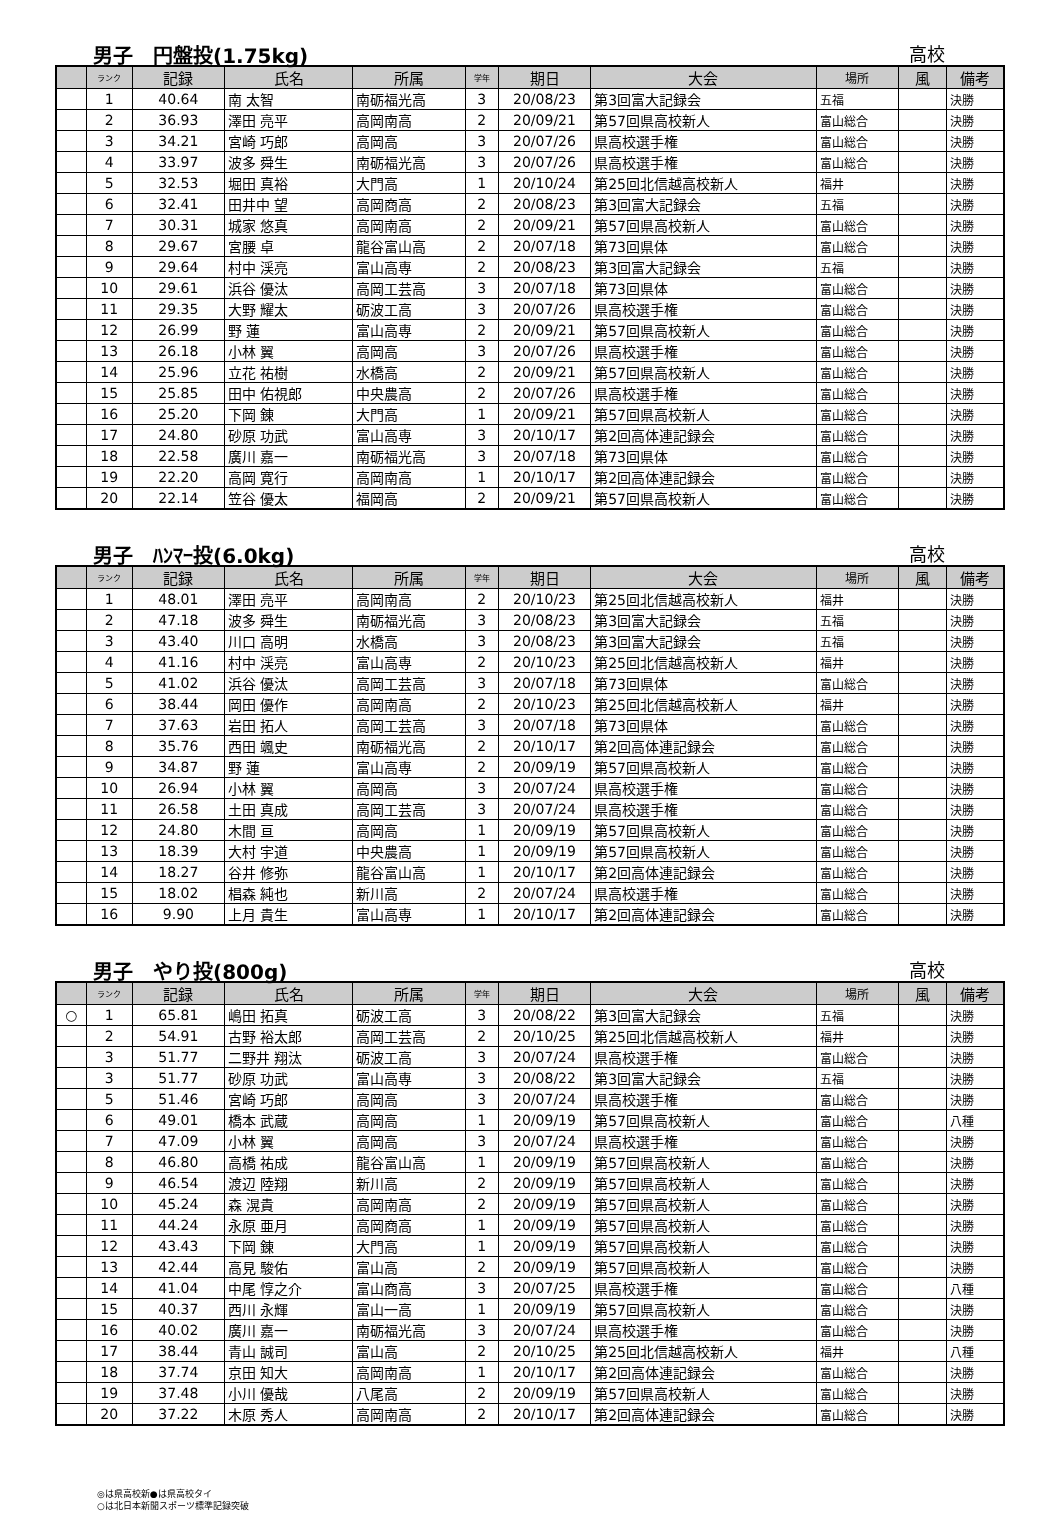男子　円盤投(1.75kg) 高校
| | ランク | 記録 | 氏名 | 所属 | 学年 | 期日 | 大会 | 場所 | 風 | 備考 |
| --- | --- | --- | --- | --- | --- | --- | --- | --- | --- | --- |
| | 1 | 40.64 | 南 太智 | 南砺福光高 | 3 | 20/08/23 | 第3回富大記録会 | 五福 | | 決勝 |
| | 2 | 36.93 | 澤田 亮平 | 高岡南高 | 2 | 20/09/21 | 第57回県高校新人 | 富山総合 | | 決勝 |
| | 3 | 34.21 | 宮崎 巧郎 | 高岡高 | 3 | 20/07/26 | 県高校選手権 | 富山総合 | | 決勝 |
| | 4 | 33.97 | 波多 舜生 | 南砺福光高 | 3 | 20/07/26 | 県高校選手権 | 富山総合 | | 決勝 |
| | 5 | 32.53 | 堀田 真裕 | 大門高 | 1 | 20/10/24 | 第25回北信越高校新人 | 福井 | | 決勝 |
| | 6 | 32.41 | 田井中 望 | 高岡商高 | 2 | 20/08/23 | 第3回富大記録会 | 五福 | | 決勝 |
| | 7 | 30.31 | 城家 悠真 | 高岡南高 | 2 | 20/09/21 | 第57回県高校新人 | 富山総合 | | 決勝 |
| | 8 | 29.67 | 宮腰 卓 | 龍谷富山高 | 2 | 20/07/18 | 第73回県体 | 富山総合 | | 決勝 |
| | 9 | 29.64 | 村中 渓亮 | 富山高専 | 2 | 20/08/23 | 第3回富大記録会 | 五福 | | 決勝 |
| | 10 | 29.61 | 浜谷 優汰 | 高岡工芸高 | 3 | 20/07/18 | 第73回県体 | 富山総合 | | 決勝 |
| | 11 | 29.35 | 大野 耀太 | 砺波工高 | 3 | 20/07/26 | 県高校選手権 | 富山総合 | | 決勝 |
| | 12 | 26.99 | 野 蓮 | 富山高専 | 2 | 20/09/21 | 第57回県高校新人 | 富山総合 | | 決勝 |
| | 13 | 26.18 | 小林 翼 | 高岡高 | 3 | 20/07/26 | 県高校選手権 | 富山総合 | | 決勝 |
| | 14 | 25.96 | 立花 祐樹 | 水橋高 | 2 | 20/09/21 | 第57回県高校新人 | 富山総合 | | 決勝 |
| | 15 | 25.85 | 田中 佑視郎 | 中央農高 | 2 | 20/07/26 | 県高校選手権 | 富山総合 | | 決勝 |
| | 16 | 25.20 | 下岡 錬 | 大門高 | 1 | 20/09/21 | 第57回県高校新人 | 富山総合 | | 決勝 |
| | 17 | 24.80 | 砂原 功武 | 富山高専 | 3 | 20/10/17 | 第2回高体連記録会 | 富山総合 | | 決勝 |
| | 18 | 22.58 | 廣川 嘉一 | 南砺福光高 | 3 | 20/07/18 | 第73回県体 | 富山総合 | | 決勝 |
| | 19 | 22.20 | 高岡 寛行 | 高岡南高 | 1 | 20/10/17 | 第2回高体連記録会 | 富山総合 | | 決勝 |
| | 20 | 22.14 | 笠谷 優太 | 福岡高 | 2 | 20/09/21 | 第57回県高校新人 | 富山総合 | | 決勝 |
男子　ﾊﾝﾏｰ投(6.0kg) 高校
| | ランク | 記録 | 氏名 | 所属 | 学年 | 期日 | 大会 | 場所 | 風 | 備考 |
| --- | --- | --- | --- | --- | --- | --- | --- | --- | --- | --- |
| | 1 | 48.01 | 澤田 亮平 | 高岡南高 | 2 | 20/10/23 | 第25回北信越高校新人 | 福井 | | 決勝 |
| | 2 | 47.18 | 波多 舜生 | 南砺福光高 | 3 | 20/08/23 | 第3回富大記録会 | 五福 | | 決勝 |
| | 3 | 43.40 | 川口 高明 | 水橋高 | 3 | 20/08/23 | 第3回富大記録会 | 五福 | | 決勝 |
| | 4 | 41.16 | 村中 渓亮 | 富山高専 | 2 | 20/10/23 | 第25回北信越高校新人 | 福井 | | 決勝 |
| | 5 | 41.02 | 浜谷 優汰 | 高岡工芸高 | 3 | 20/07/18 | 第73回県体 | 富山総合 | | 決勝 |
| | 6 | 38.44 | 岡田 優作 | 高岡南高 | 2 | 20/10/23 | 第25回北信越高校新人 | 福井 | | 決勝 |
| | 7 | 37.63 | 岩田 拓人 | 高岡工芸高 | 3 | 20/07/18 | 第73回県体 | 富山総合 | | 決勝 |
| | 8 | 35.76 | 西田 颯史 | 南砺福光高 | 2 | 20/10/17 | 第2回高体連記録会 | 富山総合 | | 決勝 |
| | 9 | 34.87 | 野 蓮 | 富山高専 | 2 | 20/09/19 | 第57回県高校新人 | 富山総合 | | 決勝 |
| | 10 | 26.94 | 小林 翼 | 高岡高 | 3 | 20/07/24 | 県高校選手権 | 富山総合 | | 決勝 |
| | 11 | 26.58 | 土田 真成 | 高岡工芸高 | 3 | 20/07/24 | 県高校選手権 | 富山総合 | | 決勝 |
| | 12 | 24.80 | 木間 亘 | 高岡高 | 1 | 20/09/19 | 第57回県高校新人 | 富山総合 | | 決勝 |
| | 13 | 18.39 | 大村 宇道 | 中央農高 | 1 | 20/09/19 | 第57回県高校新人 | 富山総合 | | 決勝 |
| | 14 | 18.27 | 谷井 修弥 | 龍谷富山高 | 1 | 20/10/17 | 第2回高体連記録会 | 富山総合 | | 決勝 |
| | 15 | 18.02 | 椙森 純也 | 新川高 | 2 | 20/07/24 | 県高校選手権 | 富山総合 | | 決勝 |
| | 16 | 9.90 | 上月 貴生 | 富山高専 | 1 | 20/10/17 | 第2回高体連記録会 | 富山総合 | | 決勝 |
男子　やり投(800g) 高校
| | ランク | 記録 | 氏名 | 所属 | 学年 | 期日 | 大会 | 場所 | 風 | 備考 |
| --- | --- | --- | --- | --- | --- | --- | --- | --- | --- | --- |
| ○ | 1 | 65.81 | 嶋田 拓真 | 砺波工高 | 3 | 20/08/22 | 第3回富大記録会 | 五福 | | 決勝 |
| | 2 | 54.91 | 古野 裕太郎 | 高岡工芸高 | 2 | 20/10/25 | 第25回北信越高校新人 | 福井 | | 決勝 |
| | 3 | 51.77 | 二野井 翔汰 | 砺波工高 | 3 | 20/07/24 | 県高校選手権 | 富山総合 | | 決勝 |
| | 3 | 51.77 | 砂原 功武 | 富山高専 | 3 | 20/08/22 | 第3回富大記録会 | 五福 | | 決勝 |
| | 5 | 51.46 | 宮崎 巧郎 | 高岡高 | 3 | 20/07/24 | 県高校選手権 | 富山総合 | | 決勝 |
| | 6 | 49.01 | 橋本 武蔵 | 高岡高 | 1 | 20/09/19 | 第57回県高校新人 | 富山総合 | | 八種 |
| | 7 | 47.09 | 小林 翼 | 高岡高 | 3 | 20/07/24 | 県高校選手権 | 富山総合 | | 決勝 |
| | 8 | 46.80 | 高橋 祐成 | 龍谷富山高 | 1 | 20/09/19 | 第57回県高校新人 | 富山総合 | | 決勝 |
| | 9 | 46.54 | 渡辺 陸翔 | 新川高 | 2 | 20/09/19 | 第57回県高校新人 | 富山総合 | | 決勝 |
| | 10 | 45.24 | 森 滉貴 | 高岡南高 | 2 | 20/09/19 | 第57回県高校新人 | 富山総合 | | 決勝 |
| | 11 | 44.24 | 永原 亜月 | 高岡商高 | 1 | 20/09/19 | 第57回県高校新人 | 富山総合 | | 決勝 |
| | 12 | 43.43 | 下岡 錬 | 大門高 | 1 | 20/09/19 | 第57回県高校新人 | 富山総合 | | 決勝 |
| | 13 | 42.44 | 高見 駿佑 | 富山高 | 2 | 20/09/19 | 第57回県高校新人 | 富山総合 | | 決勝 |
| | 14 | 41.04 | 中尾 惇之介 | 富山商高 | 3 | 20/07/25 | 県高校選手権 | 富山総合 | | 八種 |
| | 15 | 40.37 | 西川 永輝 | 富山一高 | 1 | 20/09/19 | 第57回県高校新人 | 富山総合 | | 決勝 |
| | 16 | 40.02 | 廣川 嘉一 | 南砺福光高 | 3 | 20/07/24 | 県高校選手権 | 富山総合 | | 決勝 |
| | 17 | 38.44 | 青山 誠司 | 富山高 | 2 | 20/10/25 | 第25回北信越高校新人 | 福井 | | 八種 |
| | 18 | 37.74 | 京田 知大 | 高岡南高 | 1 | 20/10/17 | 第2回高体連記録会 | 富山総合 | | 決勝 |
| | 19 | 37.48 | 小川 優哉 | 八尾高 | 2 | 20/09/19 | 第57回県高校新人 | 富山総合 | | 決勝 |
| | 20 | 37.22 | 木原 秀人 | 高岡南高 | 2 | 20/10/17 | 第2回高体連記録会 | 富山総合 | | 決勝 |
◎は県高校新●は県高校タイ
○は北日本新聞スポーツ標準記録突破